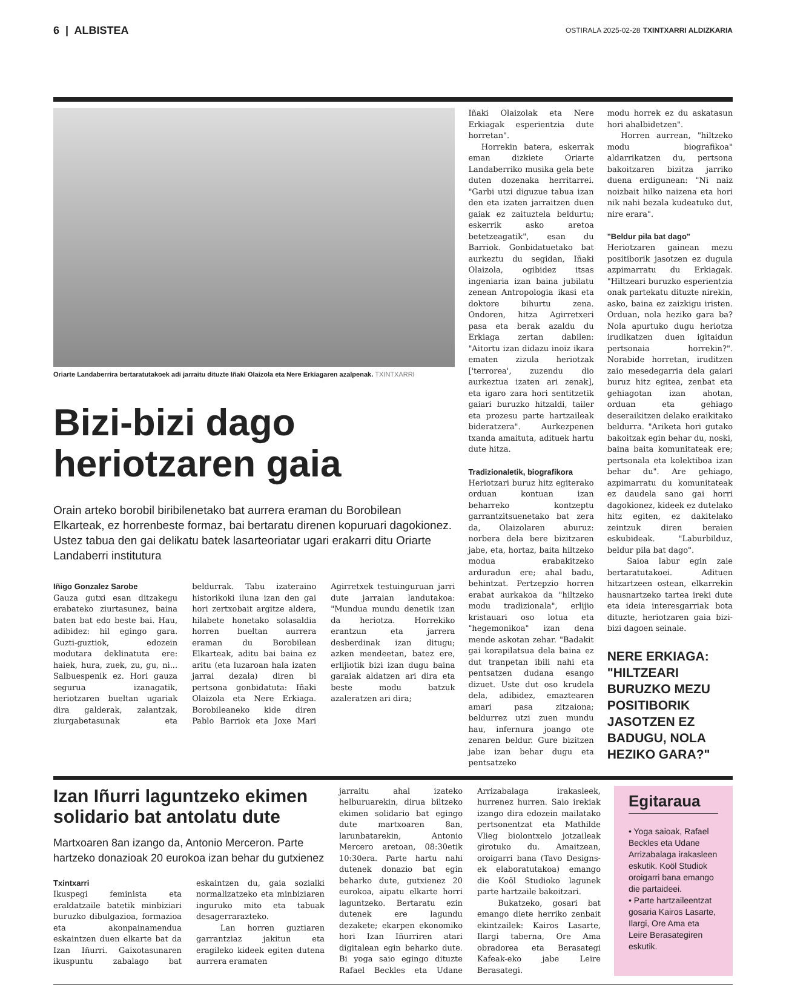6 | ALBISTEA
OSTIRALA 2025-02-28 TXINTXARRI ALDIZKARIA
Oriarte Landaberrira bertaratutakoek adi jarraitu dituzte Iñaki Olaizola eta Nere Erkiagaren azalpenak. TXINTXARRI
Bizi-bizi dago heriotzaren gaia
Orain arteko borobil biribilenetako bat aurrera eraman du Borobilean Elkarteak, ez horrenbeste formaz, bai bertaratu direnen kopuruari dagokionez. Ustez tabua den gai delikatu batek lasarteoriatar ugari erakarri ditu Oriarte Landaberri institutura
Iñigo Gonzalez Sarobe
Gauza gutxi esan ditzakegu erabateko ziurtasunez, baina baten bat edo beste bai. Hau, adibidez: hil egingo gara. Guzti-guztiok, edozein modutara deklinatuta ere: haiek, hura, zuek, zu, gu, ni... Salbuespenik ez. Hori gauza segurua izanagatik, heriotzaren bueltan ugariak dira galderak, zalantzak, ziurgabetasunak eta beldurrak. Tabu izateraino historikoki iluna izan den gai hori zertxobait argitze aldera, hilabete honetako solasaldia horren bueltan aurrera eraman du Borobilean Elkarteak, aditu bai baina ez aritu (eta luzaroan hala izaten jarrai dezala) diren bi pertsona gonbidatuta: Iñaki Olaizola eta Nere Erkiaga. Borobileaneko kide diren Pablo Barriok eta Joxe Mari Agirretxek testuinguruan jarri dute jarraian landutakoa: "Mundua mundu denetik izan da heriotza. Horrekiko erantzun eta jarrera desberdinak izan ditugu; azken mendeetan, batez ere, erlijiotik bizi izan dugu baina garaiak aldatzen ari dira eta beste modu batzuk azaleratzen ari dira;
Iñaki Olaizolak eta Nere Erkiagak esperientzia dute horretan".
Horrekin batera, eskerrak eman dizkiete Oriarte Landaberriko musika gela bete duten dozenaka herritarrei. "Garbi utzi diguzue tabua izan den eta izaten jarraitzen duen gaiak ez zaituztela beldurtu; eskerrik asko aretoa betetzeagatik", esan du Barriok. Gonbidatuetako bat aurkeztu du segidan, Iñaki Olaizola, ogibidez itsas ingeniaria izan baina jubilatu zenean Antropologia ikasi eta doktore bihurtu zena. Ondoren, hitza Agirretxeri pasa eta berak azaldu du Erkiaga zertan dabilen: "Aitortu izan didazu inoiz ikara ematen zizula heriotzak ['terrorea', zuzendu dio aurkeztua izaten ari zenak], eta igaro zara hori sentitzetik gaiari buruzko hitzaldi, tailer eta prozesu parte hartzaileak bideratzera". Aurkezpenen txanda amaituta, adituek hartu dute hitza.
Tradizionaletik, biografikora
Heriotzari buruz hitz egiterako orduan kontuan izan beharreko kontzeptu garrantzitsuenetako bat zera da, Olaizolaren aburuz: norbera dela bere bizitzaren jabe, eta, hortaz, baita hiltzeko modua erabakitzeko arduradun ere; ahal badu, behintzat. Pertzepzio horren erabat aurkakoa da "hiltzeko modu tradizionala", erlijio kristauari oso lotua eta "hegemonikoa" izan dena mende askotan zehar. "Badakit gai korapilatsua dela baina ez dut tranpetan ibili nahi eta pentsatzen dudana esango dizuet. Uste dut oso krudela dela, adibidez, emaztearen amari pasa zitzaiona; beldurrez utzi zuen mundu hau, infernura joango ote zenaren beldur. Gure bizitzen jabe izan behar dugu eta pentsatzeko
modu horrek ez du askatasun hori ahalbidetzen".
Horren aurrean, "hiltzeko modu biografikoa" aldarrikatzen du, pertsona bakoitzaren bizitza jarriko duena erdigunean: "Ni naiz noizbait hilko naizena eta hori nik nahi bezala kudeatuko dut, nire erara".
"Beldur pila bat dago"
Heriotzaren gainean mezu positiborik jasotzen ez dugula azpimarratu du Erkiagak. "Hiltzeari buruzko esperientzia onak partekatu dituzte nirekin, asko, baina ez zaizkigu iristen. Orduan, nola heziko gara ba? Nola apurtuko dugu heriotza irudikatzen duen igitaidun pertsonaia horrekin?". Norabide horretan, iruditzen zaio mesedegarria dela gaiari buruz hitz egitea, zenbat eta gehiagotan izan ahotan, orduan eta gehiago deseraikitzen delako eraikitako beldurra. "Ariketa hori gutako bakoitzak egin behar du, noski, baina baita komunitateak ere; pertsonala eta kolektiboa izan behar du". Are gehiago, azpimarratu du komunitateak ez daudela sano gai horri dagokionez, kideek ez dutelako hitz egiten, ez dakitelako zeintzuk diren beraien eskubideak. "Laburbilduz, beldur pila bat dago".
Saioa labur egin zaie bertaratutakoei. Adituen hitzartzeen ostean, elkarrekin hausnartzeko tartea ireki dute eta ideia interesgarriak bota dituzte, heriotzaren gaia bizi-bizi dagoen seinale.
NERE ERKIAGA: "HILTZEARI BURUZKO MEZU POSITIBORIK JASOTZEN EZ BADUGU, NOLA HEZIKO GARA?"
Izan Iñurri laguntzeko ekimen solidario bat antolatu dute
Martxoaren 8an izango da, Antonio Merceron. Parte hartzeko donazioak 20 eurokoa izan behar du gutxienez
Txintxarri
Ikuspegi feminista eta eraldatzaile batetik minbiziari buruzko dibulgazioa, formazioa eta akonpainamendua eskaintzen duen elkarte bat da Izan Iñurri. Gaixotasunaren ikuspuntu zabalago bat eskaintzen du, gaia sozialki normalizatzeko eta minbiziaren inguruko mito eta tabuak desagerrarazteko.
Lan horren guztiaren garrantziaz jakitun eta eragileko kideek egiten dutena aurrera eramaten
jarraitu ahal izateko helburuarekin, dirua biltzeko ekimen solidario bat egingo dute martxoaren 8an, larunbatarekin, Antonio Mercero aretoan, 08:30etik 10:30era. Parte hartu nahi dutenek donazio bat egin beharko dute, gutxienez 20 eurokoa, aipatu elkarte horri laguntzeko. Bertaratu ezin dutenek ere lagundu dezakete; ekarpen ekonomiko hori Izan Iñurriren atari digitalean egin beharko dute. Bi yoga saio egingo dituzte Rafael Beckles eta Udane Arrizabalaga irakasleek, hurrenez hurren. Saio irekiak izango dira edozein mailatako pertsonentzat eta Mathilde Vlieg biolontxelo jotzaileak girotuko du. Amaitzean, oroigarri bana (Tavo Designs-ek elaboratutakoa) emango die Koöl Studioko lagunek parte hartzaile bakoitzari.
Bukatzeko, gosari bat emango diete herriko zenbait ekintzailek: Kairos Lasarte, Ilargi taberna, Ore Ama obradorea eta Berasategi Kafeak-eko jabe Leire Berasategi.
Egitaraua
• Yoga saioak, Rafael Beckles eta Udane Arrizabalaga irakasleen eskutik. Koöl Studiok oroigarri bana emango die partaideei.
• Parte hartzaileentzat gosaria Kairos Lasarte, Ilargi, Ore Ama eta Leire Berasategiren eskutik.